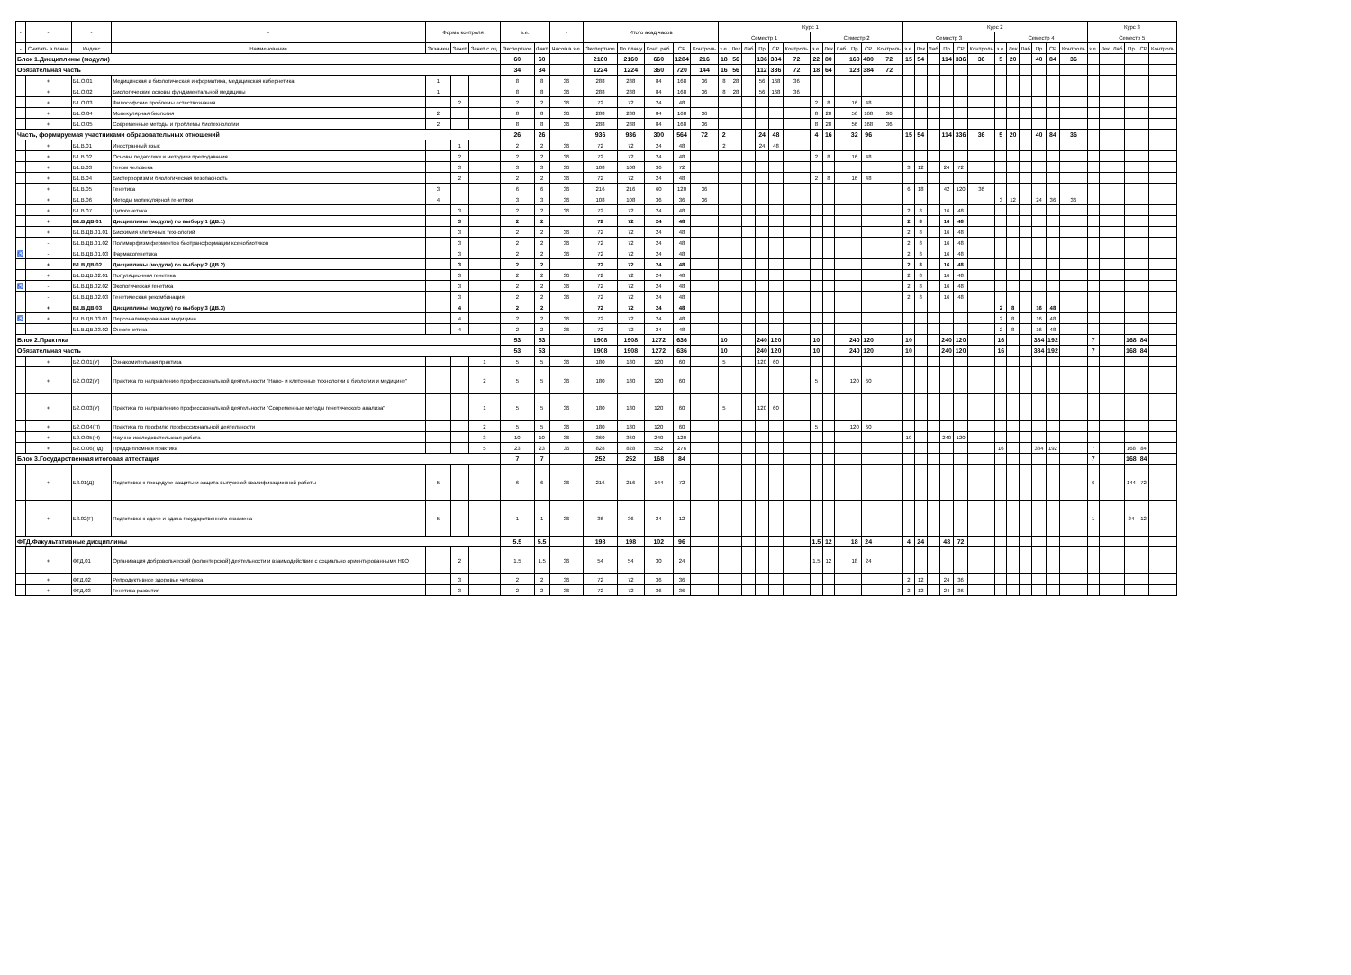| - | - | - | - | Форма контроля | | | з.е. | | - | Итого акад.часов | | | | | Курс 1 | | | | | | | | | | | | Курс 2 | | | | | | | | | | | | Курс 3 | | | | | |
| --- | --- | --- | --- | --- | --- | --- | --- | --- | --- | --- | --- | --- | --- | --- | --- | --- | --- | --- | --- | --- | --- | --- | --- | --- | --- | --- | --- | --- | --- | --- | --- | --- | --- | --- | --- | --- | --- | --- | --- | --- | --- | --- | --- | --- |
| | | | | | | | | | | | | | | | Семестр 1 | | | | | | Семестр 2 | | | | | | Семестр 3 | | | | | | Семестр 4 | | | | | | Семестр 5 | | | | | |
| - | Считать в плане | Индекс | Наименование | Экзамен | Зачет | Зачет с оц. | Экспертное | Факт | Часов в з.е. | Экспертное | По плану | Конт. раб. | СР | Контроль | з.е. | Лек | Лаб | Пр | СР | Контроль | з.е. | Лек | Лаб | Пр | СР | Контроль | з.е. | Лек | Лаб | Пр | СР | Контроль | з.е. | Лек | Лаб | Пр | СР | Контроль | з.е. | Лек | Лаб | Пр | СР | Контроль |
| Блок 1.Дисциплины (модули) | | | | | | | 60 | 60 | | 2160 | 2160 | 660 | 1284 | 216 | 18 | 56 | | 136 | 384 | 72 | 22 | 80 | | 160 | 480 | 72 | 15 | 54 | | 114 | 336 | 36 | 5 | 20 | | 40 | 84 | 36 | | | | | | |
| Обязательная часть | | | | | | | 34 | 34 | | 1224 | 1224 | 360 | 720 | 144 | 16 | 56 | | 112 | 336 | 72 | 18 | 64 | | 128 | 384 | 72 | | | | | | | | | | | | | | | | | | |
| | + | Б1.О.01 | Медицинская и биологическая информатика, медицинская кибернетика | 1 | | | 8 | 8 | 36 | 288 | 288 | 84 | 168 | 36 | 8 | 28 | | 56 | 168 | 36 | | | | | | | | | | | | | | | | | | | | | | | | |
| | + | Б1.О.02 | Биологические основы фундаментальной медицины | 1 | | | 8 | 8 | 36 | 288 | 288 | 84 | 168 | 36 | 8 | 28 | | 56 | 168 | 36 | | | | | | | | | | | | | | | | | | | | | | | | |
| | + | Б1.О.03 | Философские проблемы естествознания | | 2 | | 2 | 2 | 36 | 72 | 72 | 24 | 48 | | | | | | | | 2 | 8 | | 16 | 48 | | | | | | | | | | | | | | | | | | | |
| | + | Б1.О.04 | Молекулярная биология | 2 | | | 8 | 8 | 36 | 288 | 288 | 84 | 168 | 36 | | | | | | | 8 | 28 | | 56 | 168 | 36 | | | | | | | | | | | | | | | | | | |
| | + | Б1.О.05 | Современные методы и проблемы биотехнологии | 2 | | | 8 | 8 | 36 | 288 | 288 | 84 | 168 | 36 | | | | | | | 8 | 28 | | 56 | 168 | 36 | | | | | | | | | | | | | | | | | | |
| Часть, формируемая участниками образовательных отношений | | | | | | | 26 | 26 | | 936 | 936 | 300 | 564 | 72 | 2 | | | 24 | 48 | | 4 | 16 | | 32 | 96 | | 15 | 54 | | 114 | 336 | 36 | 5 | 20 | | 40 | 84 | 36 | | | | | | |
| | + | Б1.В.01 | Иностранный язык | | 1 | | 2 | 2 | 36 | 72 | 72 | 24 | 48 | | 2 | | | 24 | 48 | | | | | | | | | | | | | | | | | | | | | | | | | |
| | + | Б1.В.02 | Основы педагогики и методики преподавания | | 2 | | 2 | 2 | 36 | 72 | 72 | 24 | 48 | | | | | | | | 2 | 8 | | 16 | 48 | | | | | | | | | | | | | | | | | | | |
| | + | Б1.В.03 | Геном человека | | 3 | | 3 | 3 | 36 | 108 | 108 | 36 | 72 | | | | | | | | | | | | | | 3 | 12 | | 24 | 72 | | | | | | | | | | | | | |
| | + | Б1.В.04 | Биотерроризм и биологическая безопасность | | 2 | | 2 | 2 | 36 | 72 | 72 | 24 | 48 | | | | | | | | 2 | 8 | | 16 | 48 | | | | | | | | | | | | | | | | | | | |
| | + | Б1.В.05 | Генетика | 3 | | | 6 | 6 | 36 | 216 | 216 | 60 | 120 | 36 | | | | | | | | | | | | | 6 | 18 | | 42 | 120 | 36 | | | | | | | | | | | | |
| | + | Б1.В.06 | Методы молекулярной генетики | 4 | | | 3 | 3 | 36 | 108 | 108 | 36 | 36 | 36 | | | | | | | | | | | | | | | | | | | 3 | 12 | | 24 | 36 | 36 | | | | | | |
| | + | Б1.В.07 | Цитогенетика | | 3 | | 2 | 2 | 36 | 72 | 72 | 24 | 48 | | | | | | | | | | | | | | 2 | 8 | | 16 | 48 | | | | | | | | | | | | | |
| | + | Б1.В.ДВ.01 | Дисциплины (модули) по выбору 1 (ДВ.1) | | 3 | | 2 | 2 | | 72 | 72 | 24 | 48 | | | | | | | | | | | | | | 2 | 8 | | 16 | 48 | | | | | | | | | | | | | |
| | + | Б1.В.ДВ.01.01 | Биохимия клеточных технологий | | 3 | | 2 | 2 | 36 | 72 | 72 | 24 | 48 | | | | | | | | | | | | | | 2 | 8 | | 16 | 48 | | | | | | | | | | | | | |
| | - | Б1.В.ДВ.01.02 | Полиморфизм ферментов биотрансформации ксенобиотиков | | 3 | | 2 | 2 | 36 | 72 | 72 | 24 | 48 | | | | | | | | | | | | | | 2 | 8 | | 16 | 48 | | | | | | | | | | | | | |
| ♿ | - | Б1.В.ДВ.01.03 | Фармакогенетика | | 3 | | 2 | 2 | 36 | 72 | 72 | 24 | 48 | | | | | | | | | | | | | | 2 | 8 | | 16 | 48 | | | | | | | | | | | | | |
| | + | Б1.В.ДВ.02 | Дисциплины (модули) по выбору 2 (ДВ.2) | | 3 | | 2 | 2 | | 72 | 72 | 24 | 48 | | | | | | | | | | | | | | 2 | 8 | | 16 | 48 | | | | | | | | | | | | | |
| | + | Б1.В.ДВ.02.01 | Популяционная генетика | | 3 | | 2 | 2 | 36 | 72 | 72 | 24 | 48 | | | | | | | | | | | | | | 2 | 8 | | 16 | 48 | | | | | | | | | | | | | |
| ♿ | - | Б1.В.ДВ.02.02 | Экологическая генетика | | 3 | | 2 | 2 | 36 | 72 | 72 | 24 | 48 | | | | | | | | | | | | | | 2 | 8 | | 16 | 48 | | | | | | | | | | | | | |
| | - | Б1.В.ДВ.02.03 | Генетическая рекомбинация | | 3 | | 2 | 2 | 36 | 72 | 72 | 24 | 48 | | | | | | | | | | | | | | 2 | 8 | | 16 | 48 | | | | | | | | | | | | | |
| | + | Б1.В.ДВ.03 | Дисциплины (модули) по выбору 3 (ДВ.3) | | 4 | | 2 | 2 | | 72 | 72 | 24 | 48 | | | | | | | | | | | | | | | | | | | | 2 | 8 | | 16 | 48 | | | | | | | |
| ♿ | + | Б1.В.ДВ.03.01 | Персонализированная медицина | | 4 | | 2 | 2 | 36 | 72 | 72 | 24 | 48 | | | | | | | | | | | | | | | | | | | | 2 | 8 | | 16 | 48 | | | | | | | |
| | - | Б1.В.ДВ.03.02 | Онкогенетика | | 4 | | 2 | 2 | 36 | 72 | 72 | 24 | 48 | | | | | | | | | | | | | | | | | | | | 2 | 8 | | 16 | 48 | | | | | | | |
| Блок 2.Практика | | | | | | | 53 | 53 | | 1908 | 1908 | 1272 | 636 | | 10 | | | 240 | 120 | | 10 | | | 240 | 120 | | 10 | | | 240 | 120 | | 16 | | | 384 | 192 | | 7 | | | 168 | 84 | |
| Обязательная часть | | | | | | | 53 | 53 | | 1908 | 1908 | 1272 | 636 | | 10 | | | 240 | 120 | | 10 | | | 240 | 120 | | 10 | | | 240 | 120 | | 16 | | | 384 | 192 | | 7 | | | 168 | 84 | |
| | + | Б2.О.01(У) | Ознакомительная практика | | | 1 | 5 | 5 | 36 | 180 | 180 | 120 | 60 | | 5 | | | 120 | 60 | | | | | | | | | | | | | | | | | | | | | | | | | |
| | + | Б2.О.02(У) | Практика по направлению профессиональной деятельности "Нано- и клеточные технологии в биологии и медицине" | | | 2 | 5 | 5 | 36 | 180 | 180 | 120 | 60 | | | | | | | | 5 | | | 120 | 60 | | | | | | | | | | | | | | | | | | | |
| | + | Б2.О.03(У) | Практика по направлению профессиональной деятельности "Современные методы генетического анализа" | | | 1 | 5 | 5 | 36 | 180 | 180 | 120 | 60 | | 5 | | | 120 | 60 | | | | | | | | | | | | | | | | | | | | | | | | | |
| | + | Б2.О.04(П) | Практика по профилю профессиональной деятельности | | | 2 | 5 | 5 | 36 | 180 | 180 | 120 | 60 | | | | | | | | 5 | | | 120 | 60 | | | | | | | | | | | | | | | | | | | |
| | + | Б2.О.05(Н) | Научно-исследовательская работа | | | 3 | 10 | 10 | 36 | 360 | 360 | 240 | 120 | | | | | | | | | | | | | | 10 | | | 240 | 120 | | | | | | | | | | | | | |
| | + | Б2.О.06(Пд) | Преддипломная практика | | | 5 | 23 | 23 | 36 | 828 | 828 | 552 | 276 | | | | | | | | | | | | | | | | | | | | 16 | | | 384 | 192 | | 7 | | | 168 | 84 | |
| Блок 3.Государственная итоговая аттестация | | | | | | | 7 | 7 | | 252 | 252 | 168 | 84 | | | | | | | | | | | | | | | | | | | | | | | | | | 7 | | | 168 | 84 | |
| | + | Б3.01(Д) | Подготовка к процедуре защиты и защита выпускной квалификационной работы | 5 | | | 6 | 6 | 36 | 216 | 216 | 144 | 72 | | | | | | | | | | | | | | | | | | | | | | | | | | 6 | | | 144 | 72 | |
| | + | Б3.02(Г) | Подготовка к сдаче и сдача государственного экзамена | 5 | | | 1 | 1 | 36 | 36 | 36 | 24 | 12 | | | | | | | | | | | | | | | | | | | | | | | | | | 1 | | | 24 | 12 | |
| ФТД.Факультативные дисциплины | | | | | | | 5.5 | 5.5 | | 198 | 198 | 102 | 96 | | | | | | | | 1.5 | 12 | | 18 | 24 | | 4 | 24 | | 48 | 72 | | | | | | | | | | | | | |
| | + | ФТД.01 | Организация добровольческой (волонтерской) деятельности и взаимодействие с социально ориентированными НКО | | 2 | | 1.5 | 1.5 | 36 | 54 | 54 | 30 | 24 | | | | | | | | 1.5 | 12 | | 18 | 24 | | | | | | | | | | | | | | | | | | | |
| | + | ФТД.02 | Репродуктивное здоровье человека | | 3 | | 2 | 2 | 36 | 72 | 72 | 36 | 36 | | | | | | | | | | | | | | 2 | 12 | | 24 | 36 | | | | | | | | | | | | | |
| | + | ФТД.03 | Генетика развития | | 3 | | 2 | 2 | 36 | 72 | 72 | 36 | 36 | | | | | | | | | | | | | | 2 | 12 | | 24 | 36 | | | | | | | | | | | | | |